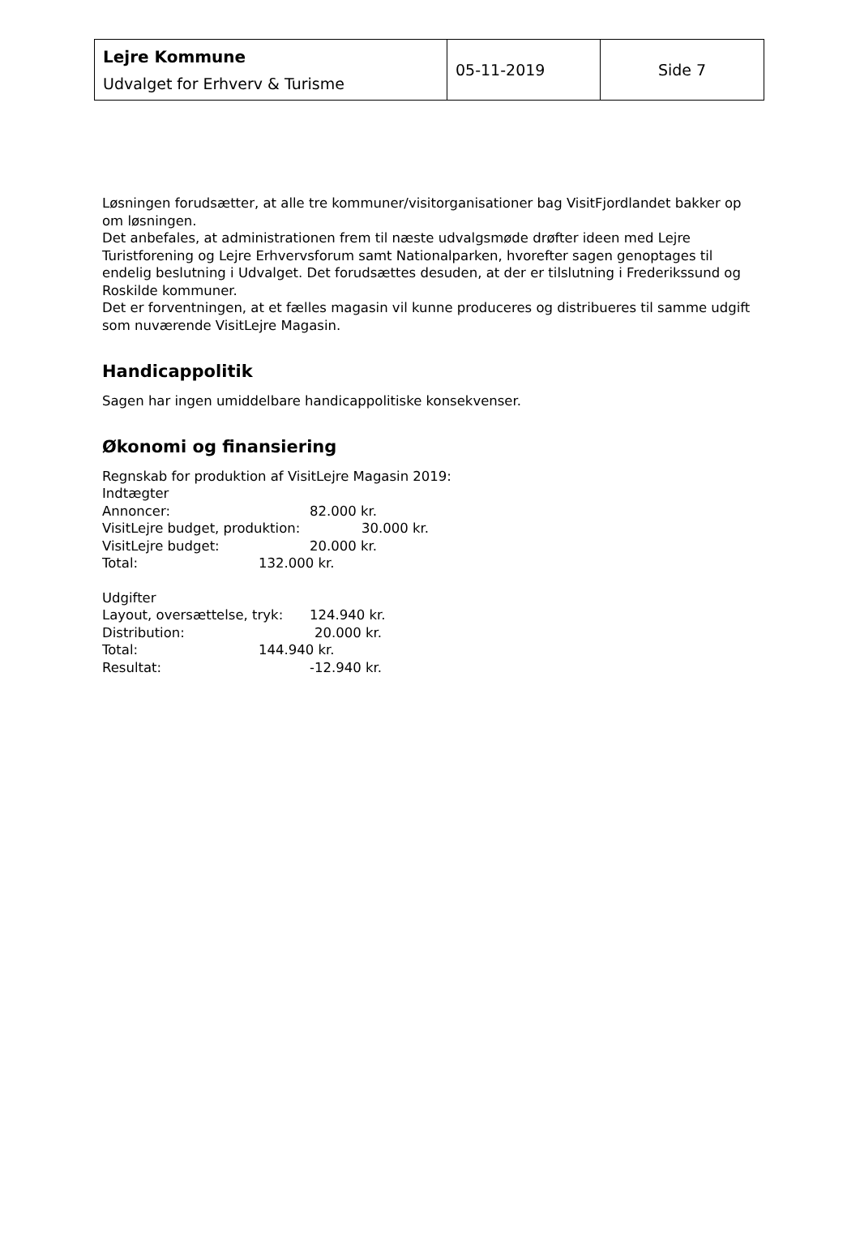| Lejre Kommune Udvalget for Erhverv & Turisme | 05-11-2019 | Side 7 |
Løsningen forudsætter, at alle tre kommuner/visitorganisationer bag VisitFjordlandet bakker op om løsningen.
Det anbefales, at administrationen frem til næste udvalgsmøde drøfter ideen med Lejre Turistforening og Lejre Erhvervsforum samt Nationalparken, hvorefter sagen genoptages til endelig beslutning i Udvalget. Det forudsættes desuden, at der er tilslutning i Frederikssund og Roskilde kommuner.
Det er forventningen, at et fælles magasin vil kunne produceres og distribueres til samme udgift som nuværende VisitLejre Magasin.
Handicappolitik
Sagen har ingen umiddelbare handicappolitiske konsekvenser.
Økonomi og finansiering
Regnskab for produktion af VisitLejre Magasin 2019:
Indtægter
Annoncer: 82.000 kr.
VisitLejre budget, produktion: 30.000 kr.
VisitLejre budget: 20.000 kr.
Total: 132.000 kr.
Udgifter
Layout, oversættelse, tryk: 124.940 kr.
Distribution: 20.000 kr.
Total: 144.940 kr.
Resultat: -12.940 kr.